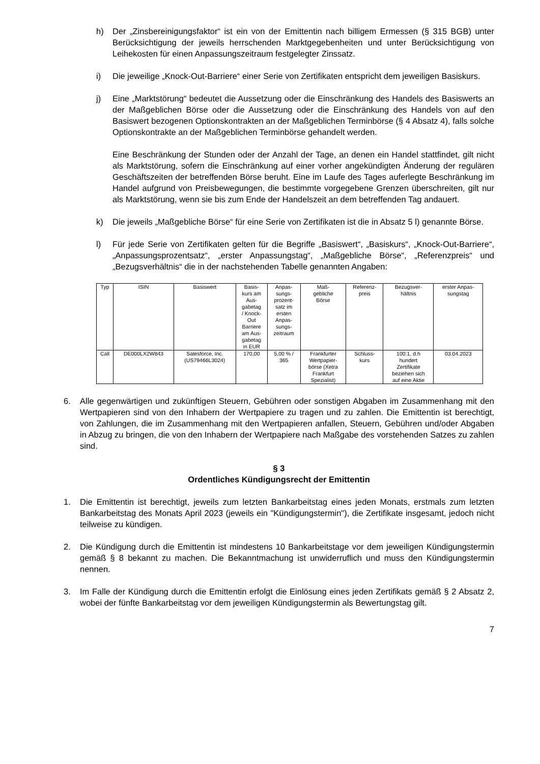h) Der „Zinsbereinigungsfaktor“ ist ein von der Emittentin nach billigem Ermessen (§ 315 BGB) unter Berücksichtigung der jeweils herrschenden Marktgegebenheiten und unter Berücksichtigung von Leihekosten für einen Anpassungszeitraum festgelegter Zinssatz.
i) Die jeweilige „Knock-Out-Barriere“ einer Serie von Zertifikaten entspricht dem jeweiligen Basiskurs.
j) Eine „Marktstörung“ bedeutet die Aussetzung oder die Einschränkung des Handels des Basiswerts an der Maßgeblichen Börse oder die Aussetzung oder die Einschränkung des Handels von auf den Basiswert bezogenen Optionskontrakten an der Maßgeblichen Terminbörse (§ 4 Absatz 4), falls solche Optionskontrakte an der Maßgeblichen Terminbörse gehandelt werden.
Eine Beschränkung der Stunden oder der Anzahl der Tage, an denen ein Handel stattfindet, gilt nicht als Marktstörung, sofern die Einschränkung auf einer vorher angekündigten Änderung der regulären Geschäftszeiten der betreffenden Börse beruht. Eine im Laufe des Tages auferlegte Beschränkung im Handel aufgrund von Preisbewegungen, die bestimmte vorgegebene Grenzen überschreiten, gilt nur als Marktstörung, wenn sie bis zum Ende der Handelszeit an dem betreffenden Tag andauert.
k) Die jeweils „Maßgebliche Börse“ für eine Serie von Zertifikaten ist die in Absatz 5 l) genannte Börse.
l) Für jede Serie von Zertifikaten gelten für die Begriffe „Basiswert“, „Basiskurs“, „Knock-Out-Barriere“, „Anpassungsprozentsatz“, „erster Anpassungstag“, „Maßgebliche Börse“, „Referenzpreis“ und „Bezugsverhältnis“ die in der nachstehenden Tabelle genannten Angaben:
| Typ | ISIN | Basiswert | Basis- kurs am Aus- gabetag / Knock- Out Barriere am Aus- gabetag in EUR | Anpas- sungs- prozent- satz im ersten Anpas- sungs- zeitraum | Maß- gebliche Börse | Referenz- preis | Bezugsver- hältnis | erster Anpas- sungstag |
| --- | --- | --- | --- | --- | --- | --- | --- | --- |
| Call | DE000LX2W843 | Salesforce, Inc. (US79466L3024) | 170,00 | 5,00 % / 365 | Frankfurter Wertpapier- börse (Xetra Frankfurt Spezialist) | Schluss- kurs | 100:1, d.h hundert Zertifikate beziehen sich auf eine Aktie | 03.04.2023 |
6. Alle gegenwärtigen und zukünftigen Steuern, Gebühren oder sonstigen Abgaben im Zusammenhang mit den Wertpapieren sind von den Inhabern der Wertpapiere zu tragen und zu zahlen. Die Emittentin ist berechtigt, von Zahlungen, die im Zusammenhang mit den Wertpapieren anfallen, Steuern, Gebühren und/oder Abgaben in Abzug zu bringen, die von den Inhabern der Wertpapiere nach Maßgabe des vorstehenden Satzes zu zahlen sind.
§ 3
Ordentliches Kündigungsrecht der Emittentin
1. Die Emittentin ist berechtigt, jeweils zum letzten Bankarbeitstag eines jeden Monats, erstmals zum letzten Bankarbeitstag des Monats April 2023 (jeweils ein "Kündigungstermin"), die Zertifikate insgesamt, jedoch nicht teilweise zu kündigen.
2. Die Kündigung durch die Emittentin ist mindestens 10 Bankarbeitstage vor dem jeweiligen Kündigungstermin gemäß § 8 bekannt zu machen. Die Bekanntmachung ist unwiderruflich und muss den Kündigungstermin nennen.
3. Im Falle der Kündigung durch die Emittentin erfolgt die Einlösung eines jeden Zertifikats gemäß § 2 Absatz 2, wobei der fünfte Bankarbeitstag vor dem jeweiligen Kündigungstermin als Bewertungstag gilt.
7